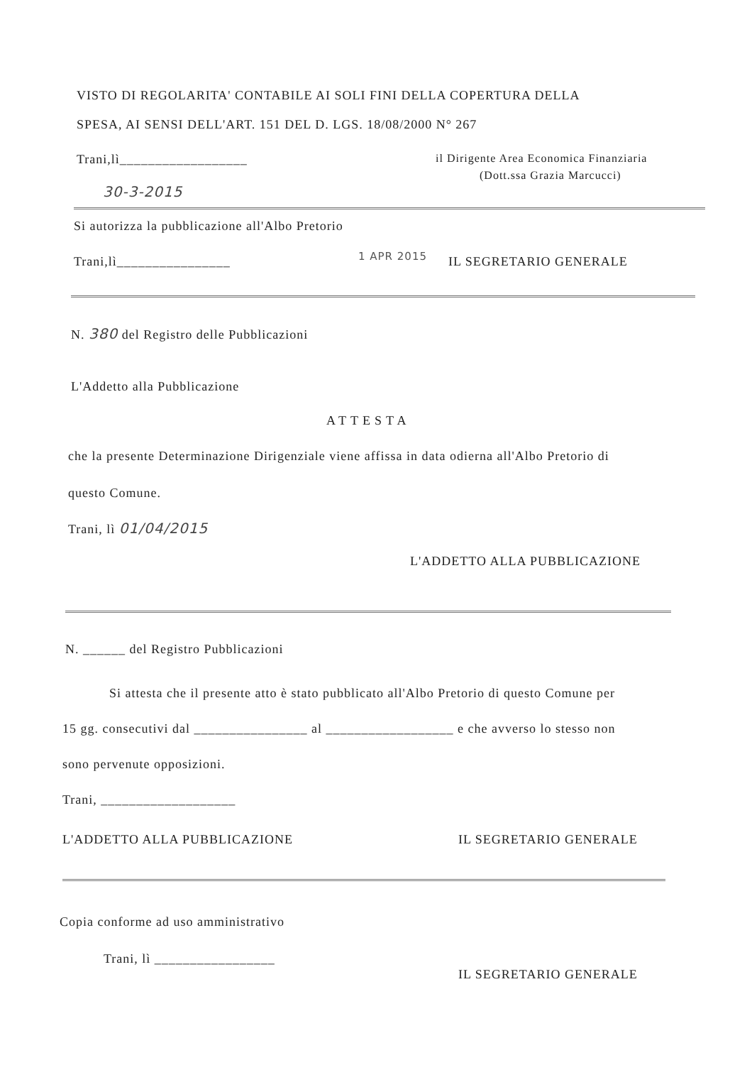VISTO DI REGOLARITA' CONTABILE AI SOLI FINI DELLA COPERTURA DELLA
SPESA, AI SENSI DELL'ART. 151 DEL D. LGS. 18/08/2000 N° 267
Trani,lì__________________
il Dirigente Area Economica Finanziaria
(Dott.ssa Grazia Marcucci)
30-3-2015
Si autorizza la pubblicazione all'Albo Pretorio
Trani,lì________________ 1 APR 2015 IL SEGRETARIO GENERALE
N. 380 del Registro delle Pubblicazioni
L'Addetto alla Pubblicazione
ATTESTA
che la presente Determinazione Dirigenziale viene affissa in data odierna all'Albo Pretorio di
questo Comune.
Trani, lì 01/04/2015
L'ADDETTO ALLA PUBBLICAZIONE
N. ______ del Registro Pubblicazioni
Si attesta che il presente atto è stato pubblicato all'Albo Pretorio di questo Comune per
15 gg. consecutivi dal ________________ al __________________ e che avverso lo stesso non
sono pervenute opposizioni.
Trani, ___________________
L'ADDETTO ALLA PUBBLICAZIONE IL SEGRETARIO GENERALE
Copia conforme ad uso amministrativo
Trani, lì _________________
IL SEGRETARIO GENERALE